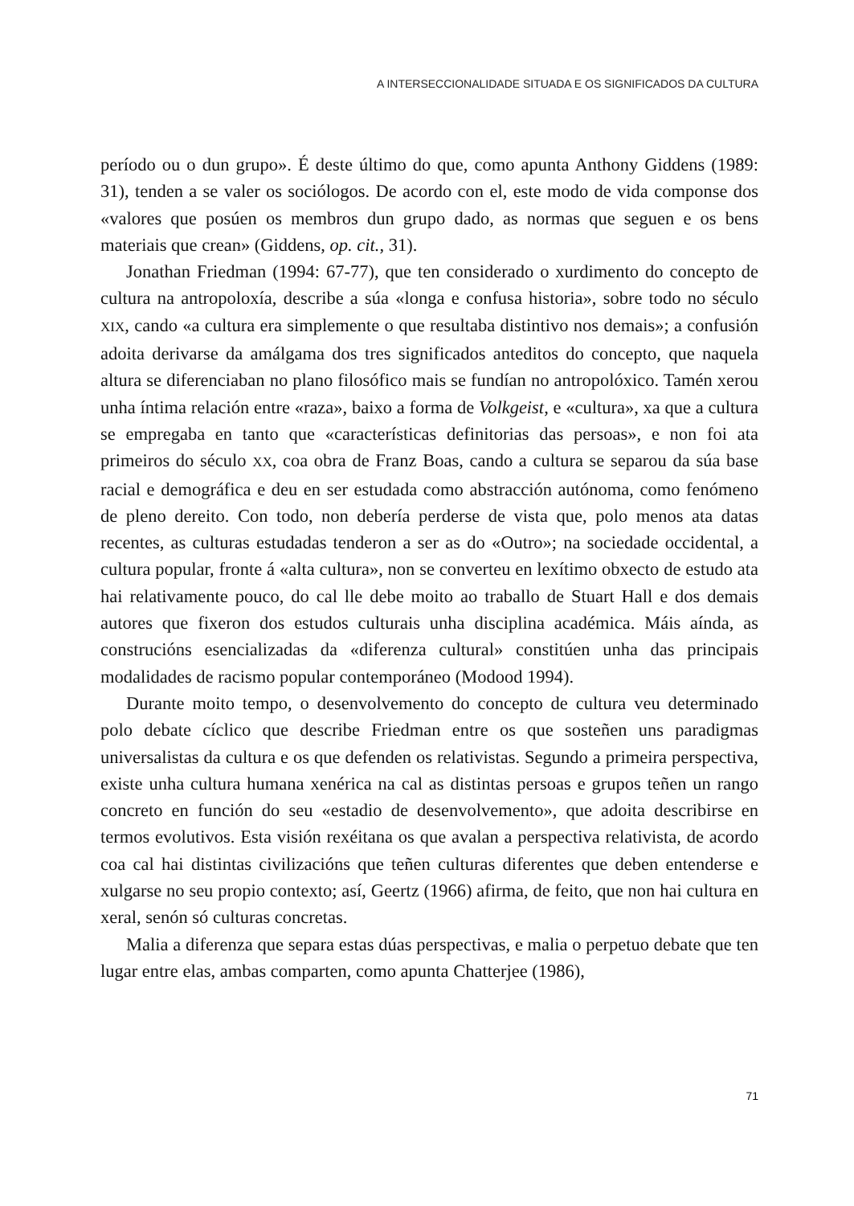A INTERSECCIONALIDADE SITUADA E OS SIGNIFICADOS DA CULTURA
período ou o dun grupo». É deste último do que, como apunta Anthony Giddens (1989: 31), tenden a se valer os sociólogos. De acordo con el, este modo de vida componse dos «valores que posúen os membros dun grupo dado, as normas que seguen e os bens materiais que crean» (Giddens, op. cit., 31).
Jonathan Friedman (1994: 67-77), que ten considerado o xurdimento do concepto de cultura na antropoloxía, describe a súa «longa e confusa historia», sobre todo no século XIX, cando «a cultura era simplemente o que resultaba distintivo nos demais»; a confusión adoita derivarse da amálgama dos tres significados anteditos do concepto, que naquela altura se diferenciaban no plano filosófico mais se fundían no antropolóxico. Tamén xerou unha íntima relación entre «raza», baixo a forma de Volkgeist, e «cultura», xa que a cultura se empregaba en tanto que «características definitorias das persoas», e non foi ata primeiros do século XX, coa obra de Franz Boas, cando a cultura se separou da súa base racial e demográfica e deu en ser estudada como abstracción autónoma, como fenómeno de pleno dereito. Con todo, non debería perderse de vista que, polo menos ata datas recentes, as culturas estudadas tenderon a ser as do «Outro»; na sociedade occidental, a cultura popular, fronte á «alta cultura», non se converteu en lexítimo obxecto de estudo ata hai relativamente pouco, do cal lle debe moito ao traballo de Stuart Hall e dos demais autores que fixeron dos estudos culturais unha disciplina académica. Máis aínda, as construcións esencializadas da «diferenza cultural» constitúen unha das principais modalidades de racismo popular contemporáneo (Modood 1994).
Durante moito tempo, o desenvolvemento do concepto de cultura veu determinado polo debate cíclico que describe Friedman entre os que sosteñen uns paradigmas universalistas da cultura e os que defenden os relativistas. Segundo a primeira perspectiva, existe unha cultura humana xenérica na cal as distintas persoas e grupos teñen un rango concreto en función do seu «estadio de desenvolvemento», que adoita describirse en termos evolutivos. Esta visión rexéitana os que avalan a perspectiva relativista, de acordo coa cal hai distintas civilizacións que teñen culturas diferentes que deben entenderse e xulgarse no seu propio contexto; así, Geertz (1966) afirma, de feito, que non hai cultura en xeral, senón só culturas concretas.
Malia a diferenza que separa estas dúas perspectivas, e malia o perpetuo debate que ten lugar entre elas, ambas comparten, como apunta Chatterjee (1986),
71